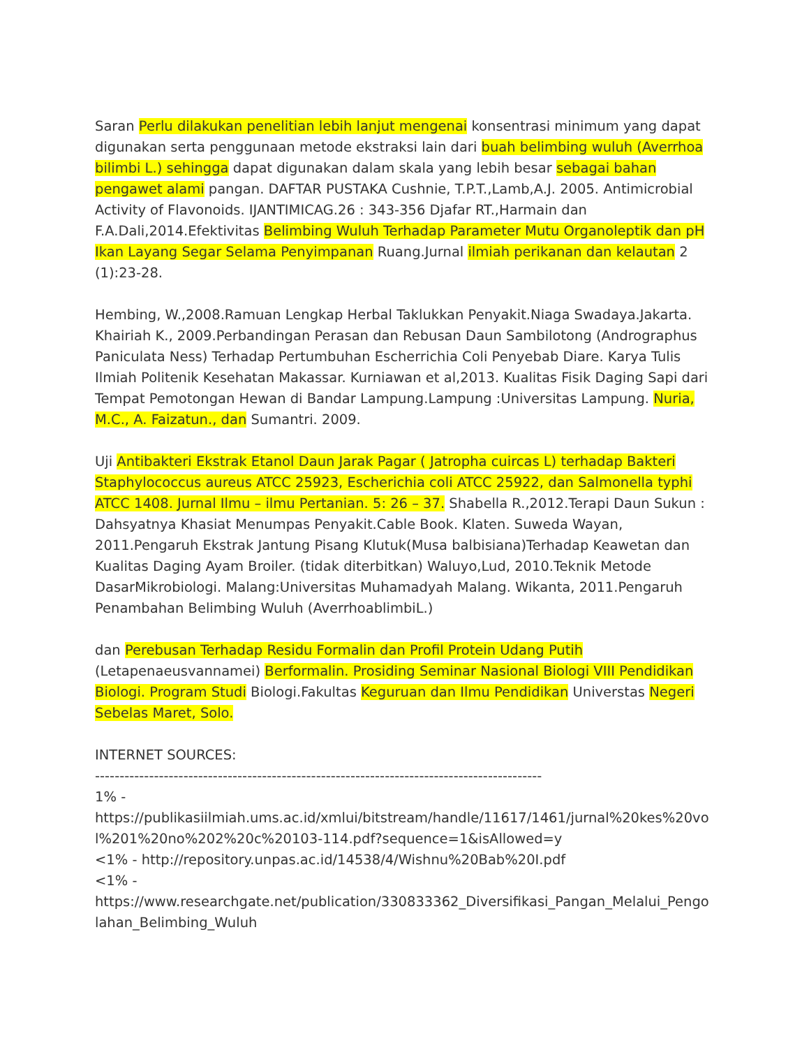Saran Perlu dilakukan penelitian lebih lanjut mengenai konsentrasi minimum yang dapat digunakan serta penggunaan metode ekstraksi lain dari buah belimbing wuluh (Averrhoa bilimbi L.) sehingga dapat digunakan dalam skala yang lebih besar sebagai bahan pengawet alami pangan. DAFTAR PUSTAKA Cushnie, T.P.T.,Lamb,A.J. 2005. Antimicrobial Activity of Flavonoids. IJANTIMICAG.26 : 343-356 Djafar RT.,Harmain dan F.A.Dali,2014.Efektivitas Belimbing Wuluh Terhadap Parameter Mutu Organoleptik dan pH Ikan Layang Segar Selama Penyimpanan Ruang.Jurnal ilmiah perikanan dan kelautan 2 (1):23-28.
Hembing, W.,2008.Ramuan Lengkap Herbal Taklukkan Penyakit.Niaga Swadaya.Jakarta. Khairiah K., 2009.Perbandingan Perasan dan Rebusan Daun Sambilotong (Andrographus Paniculata Ness) Terhadap Pertumbuhan Escherrichia Coli Penyebab Diare. Karya Tulis Ilmiah Politenik Kesehatan Makassar. Kurniawan et al,2013. Kualitas Fisik Daging Sapi dari Tempat Pemotongan Hewan di Bandar Lampung.Lampung :Universitas Lampung. Nuria, M.C., A. Faizatun., dan Sumantri. 2009.
Uji Antibakteri Ekstrak Etanol Daun Jarak Pagar ( Jatropha cuircas L) terhadap Bakteri Staphylococcus aureus ATCC 25923, Escherichia coli ATCC 25922, dan Salmonella typhi ATCC 1408. Jurnal Ilmu – ilmu Pertanian. 5: 26 – 37. Shabella R.,2012.Terapi Daun Sukun : Dahsyatnya Khasiat Menumpas Penyakit.Cable Book. Klaten. Suweda Wayan, 2011.Pengaruh Ekstrak Jantung Pisang Klutuk(Musa balbisiana)Terhadap Keawetan dan Kualitas Daging Ayam Broiler. (tidak diterbitkan) Waluyo,Lud, 2010.Teknik Metode DasarMikrobiologi. Malang:Universitas Muhamadyah Malang. Wikanta, 2011.Pengaruh Penambahan Belimbing Wuluh (AverrhoablimbiL.)
dan Perebusan Terhadap Residu Formalin dan Profil Protein Udang Putih (Letapenaeusvannamei) Berformalin. Prosiding Seminar Nasional Biologi VIII Pendidikan Biologi. Program Studi Biologi.Fakultas Keguruan dan Ilmu Pendidikan Universtas Negeri Sebelas Maret, Solo.
INTERNET SOURCES:
-------------------------------------------------------------------------------------------
1% -
https://publikasiilmiah.ums.ac.id/xmlui/bitstream/handle/11617/1461/jurnal%20kes%20vol%201%20no%202%20c%20103-114.pdf?sequence=1&isAllowed=y
<1% - http://repository.unpas.ac.id/14538/4/Wishnu%20Bab%20I.pdf
<1% -
https://www.researchgate.net/publication/330833362_Diversifikasi_Pangan_Melalui_Pengolahan_Belimbing_Wuluh